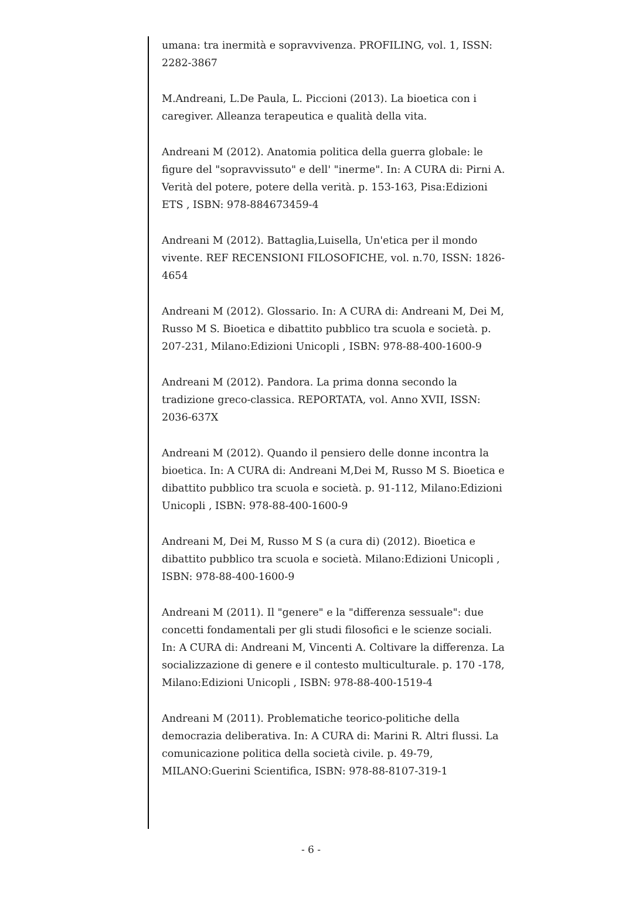umana: tra inermità e sopravvivenza. PROFILING, vol. 1, ISSN: 2282-3867
M.Andreani, L.De Paula, L. Piccioni (2013). La bioetica con i caregiver. Alleanza terapeutica e qualità della vita.
Andreani M (2012). Anatomia politica della guerra globale: le figure del "sopravvissuto" e dell' "inerme". In: A CURA di: Pirni A. Verità del potere, potere della verità. p. 153-163, Pisa:Edizioni ETS , ISBN: 978-884673459-4
Andreani M (2012). Battaglia,Luisella, Un'etica per il mondo vivente. REF RECENSIONI FILOSOFICHE, vol. n.70, ISSN: 1826-4654
Andreani M (2012). Glossario. In: A CURA di: Andreani M, Dei M, Russo M S. Bioetica e dibattito pubblico tra scuola e società. p. 207-231, Milano:Edizioni Unicopli , ISBN: 978-88-400-1600-9
Andreani M (2012). Pandora. La prima donna secondo la tradizione greco-classica. REPORTATA, vol. Anno XVII, ISSN: 2036-637X
Andreani M (2012). Quando il pensiero delle donne incontra la bioetica. In: A CURA di: Andreani M,Dei M, Russo M S. Bioetica e dibattito pubblico tra scuola e società. p. 91-112, Milano:Edizioni Unicopli , ISBN: 978-88-400-1600-9
Andreani M, Dei M, Russo M S (a cura di) (2012). Bioetica e dibattito pubblico tra scuola e società. Milano:Edizioni Unicopli , ISBN: 978-88-400-1600-9
Andreani M (2011). Il "genere" e la "differenza sessuale": due concetti fondamentali per gli studi filosofici e le scienze sociali. In: A CURA di: Andreani M, Vincenti A. Coltivare la differenza. La socializzazione di genere e il contesto multiculturale. p. 170 -178, Milano:Edizioni Unicopli , ISBN: 978-88-400-1519-4
Andreani M (2011). Problematiche teorico-politiche della democrazia deliberativa. In: A CURA di: Marini R. Altri flussi. La comunicazione politica della società civile. p. 49-79, MILANO:Guerini Scientifica, ISBN: 978-88-8107-319-1
- 6 -